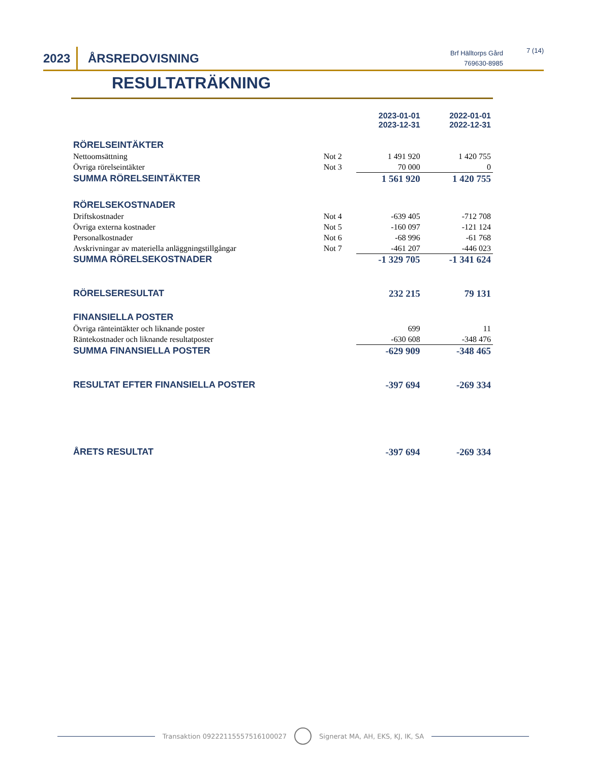2023
ÅRSREDOVISNING
Brf Hälltorps Gård
769630-8985
7 (14)
RESULTATRÄKNING
| | | 2023-01-01 2023-12-31 | 2022-01-01 2022-12-31 |
| RÖRELSEINTÄKTER | | | |
| Nettoomsättning | Not 2 | 1 491 920 | 1 420 755 |
| Övriga rörelseintäkter | Not 3 | 70 000 | 0 |
| SUMMA RÖRELSEINTÄKTER | | 1 561 920 | 1 420 755 |
| RÖRELSEKOSTNADER | | | |
| Driftskostnader | Not 4 | -639 405 | -712 708 |
| Övriga externa kostnader | Not 5 | -160 097 | -121 124 |
| Personalkostnader | Not 6 | -68 996 | -61 768 |
| Avskrivningar av materiella anläggningstillgångar | Not 7 | -461 207 | -446 023 |
| SUMMA RÖRELSEKOSTNADER | | -1 329 705 | -1 341 624 |
| RÖRELSERESULTAT | | 232 215 | 79 131 |
| FINANSIELLA POSTER | | | |
| Övriga ränteintäkter och liknande poster | | 699 | 11 |
| Räntekostnader och liknande resultatposter | | -630 608 | -348 476 |
| SUMMA FINANSIELLA POSTER | | -629 909 | -348 465 |
| RESULTAT EFTER FINANSIELLA POSTER | | -397 694 | -269 334 |
| ÅRETS RESULTAT | | -397 694 | -269 334 |
Transaktion 09222115557516100027
Signerat MA, AH, EKS, KJ, IK, SA